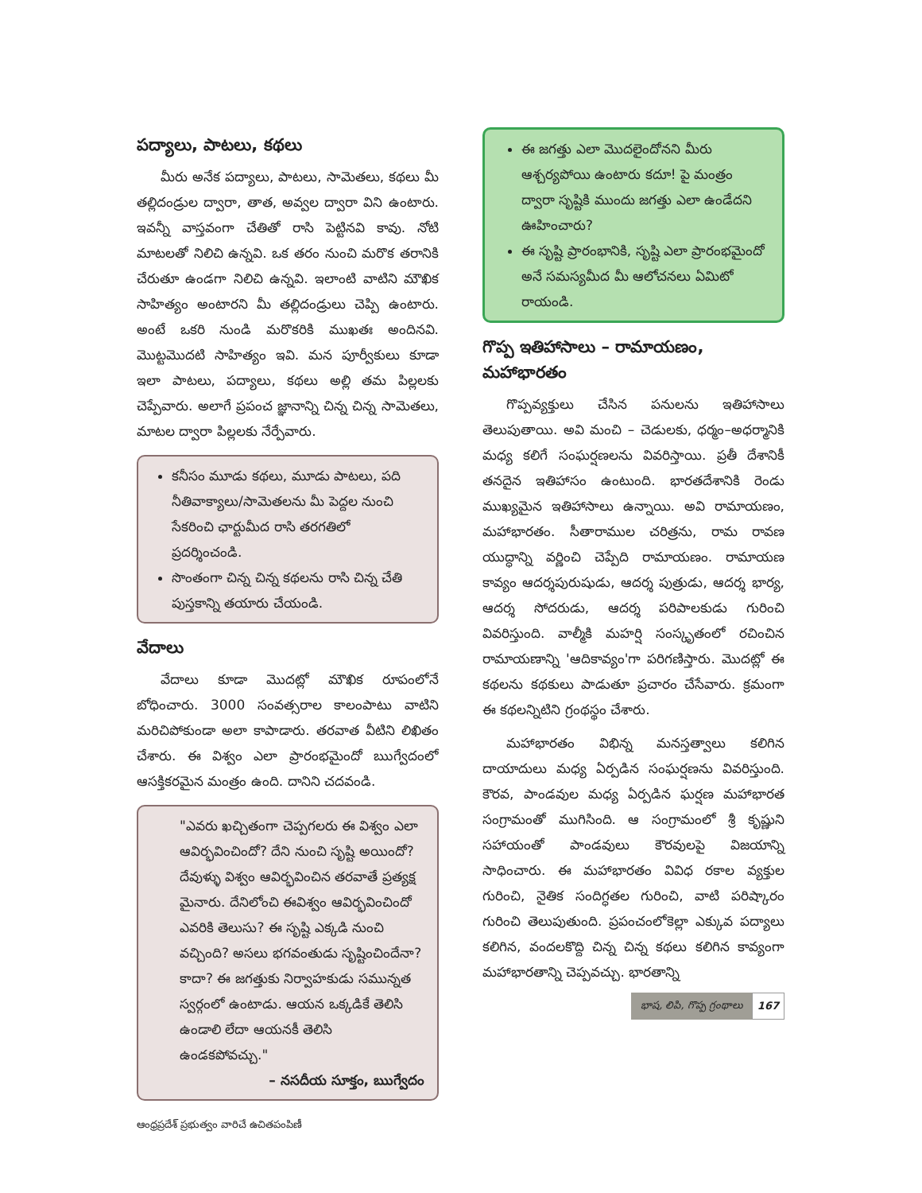పద్యాలు, పాటలు, కథలు
మీరు అనేక పద్యాలు, పాటలు, సామెతలు, కథలు మీ తల్లిదండ్రుల ద్వారా, తాత, అవ్వల ద్వారా విని ఉంటారు. ఇవన్నీ వాస్తవంగా చేతితో రాసి పెట్టినవి కావు. నోటి మాటలతో నిలిచి ఉన్నవి. ఒక తరం నుంచి మరొక తరానికి చేరుతూ ఉండగా నిలిచి ఉన్నవి. ఇలాంటి వాటిని మౌఖిక సాహిత్యం అంటారని మీ తల్లిదండ్రులు చెప్పి ఉంటారు. అంటే ఒకరి నుండి మరొకరికి ముఖతః అందినవి. మొట్టమొదటి సాహిత్యం ఇవి. మన పూర్వీకులు కూడా ఇలా పాటలు, పద్యాలు, కథలు అల్లి తమ పిల్లలకు చెప్పేవారు. అలాగే ప్రపంచ జ్ఞానాన్ని చిన్న చిన్న సామెతలు, మాటల ద్వారా పిల్లలకు నేర్పేవారు.
కనీసం మూడు కథలు, మూడు పాటలు, పది నీతివాక్యాలు/సామెతలను మీ పెద్దల నుంచి సేకరించి ఛార్టుమీద రాసి తరగతిలో ప్రదర్శించండి.
సొంతంగా చిన్న చిన్న కథలను రాసి చిన్న చేతి పుస్తకాన్ని తయారు చేయండి.
వేదాలు
వేదాలు కూడా మొదట్లో మౌఖిక రూపంలోనే బోధించారు. 3000 సంవత్సరాల కాలంపాటు వాటిని మరిచిపోకుండా అలా కాపాడారు. తరవాత వీటిని లిఖితం చేశారు. ఈ విశ్వం ఎలా ప్రారంభమైందో ఋగ్వేదంలో ఆసక్తికరమైన మంత్రం ఉంది. దానిని చదవండి.
"ఎవరు ఖచ్చితంగా చెప్పగలరు ఈ విశ్వం ఎలా ఆవిర్భవించిందో? దేని నుంచి సృష్టి అయిందో? దేవుళ్ళు విశ్వం ఆవిర్భవించిన తరవాతే ప్రత్యక్ష మైనారు. దేనిలోంచి ఈవిశ్వం ఆవిర్భవించిందో ఎవరికి తెలుసు? ఈ సృష్టి ఎక్కడి నుంచి వచ్చింది? అసలు భగవంతుడు సృష్టించిందేనా? కాదా? ఈ జగత్తుకు నిర్వాహకుడు సమున్నత స్వర్గంలో ఉంటాడు. ఆయన ఒక్కడికే తెలిసి ఉండాలి లేదా ఆయనకీ తెలిసి ఉండకపోవచ్చు."
– నసదీయ సూక్తం, ఋగ్వేదం
ఆంధ్రప్రదేశ్ ప్రభుత్వం వారిచే ఉచితపంపిణీ
ఈ జగత్తు ఎలా మొదలైందోనని మీరు ఆశ్చర్యపోయి ఉంటారు కదూ! పై మంత్రం ద్వారా సృష్టికి ముందు జగత్తు ఎలా ఉండేదని ఊహించారు?
ఈ సృష్టి ప్రారంభానికి, సృష్టి ఎలా ప్రారంభమైందో అనే సమస్యమీద మీ ఆలోచనలు ఏమిటో రాయండి.
గొప్ప ఇతిహాసాలు – రామాయణం, మహాభారతం
గొప్పవ్యక్తులు చేసిన పనులను ఇతిహాసాలు తెలుపుతాయి. అవి మంచి – చెడులకు, ధర్మం–అధర్మానికి మధ్య కలిగే సంఘర్షణలను వివరిస్తాయి. ప్రతీ దేశానికీ తనదైన ఇతిహాసం ఉంటుంది. భారతదేశానికి రెండు ముఖ్యమైన ఇతిహాసాలు ఉన్నాయి. అవి రామాయణం, మహాభారతం. సీతారాముల చరిత్రను, రామ రావణ యుద్ధాన్ని వర్ణించి చెప్పేది రామాయణం. రామాయణ కావ్యం ఆదర్శపురుషుడు, ఆదర్శ పుత్రుడు, ఆదర్శ భార్య, ఆదర్శ సోదరుడు, ఆదర్శ పరిపాలకుడు గురించి వివరిస్తుంది. వాల్మీకి మహర్షి సంస్కృతంలో రచించిన రామాయణాన్ని 'ఆదికావ్యం'గా పరిగణిస్తారు. మొదట్లో ఈ కథలను కథకులు పాడుతూ ప్రచారం చేసేవారు. క్రమంగా ఈ కథలన్నిటిని గ్రంథస్థం చేశారు.
మహాభారతం విభిన్న మనస్తత్వాలు కలిగిన దాయాదులు మధ్య ఏర్పడిన సంఘర్షణను వివరిస్తుంది. కౌరవ, పాండవుల మధ్య ఏర్పడిన ఘర్షణ మహాభారత సంగ్రామంతో ముగిసింది. ఆ సంగ్రామంలో శ్రీ కృష్ణుని సహాయంతో పాండవులు కౌరవులపై విజయాన్ని సాధించారు. ఈ మహాభారతం వివిధ రకాల వ్యక్తుల గురించి, నైతిక సందిగ్ధతల గురించి, వాటి పరిష్కారం గురించి తెలుపుతుంది. ప్రపంచంలోకెల్లా ఎక్కువ పద్యాలు కలిగిన, వందలకొద్ది చిన్న చిన్న కథలు కలిగిన కావ్యంగా మహాభారతాన్ని చెప్పవచ్చు. భారతాన్ని
భాష, లిపి, గొప్ప గ్రంథాలు 167